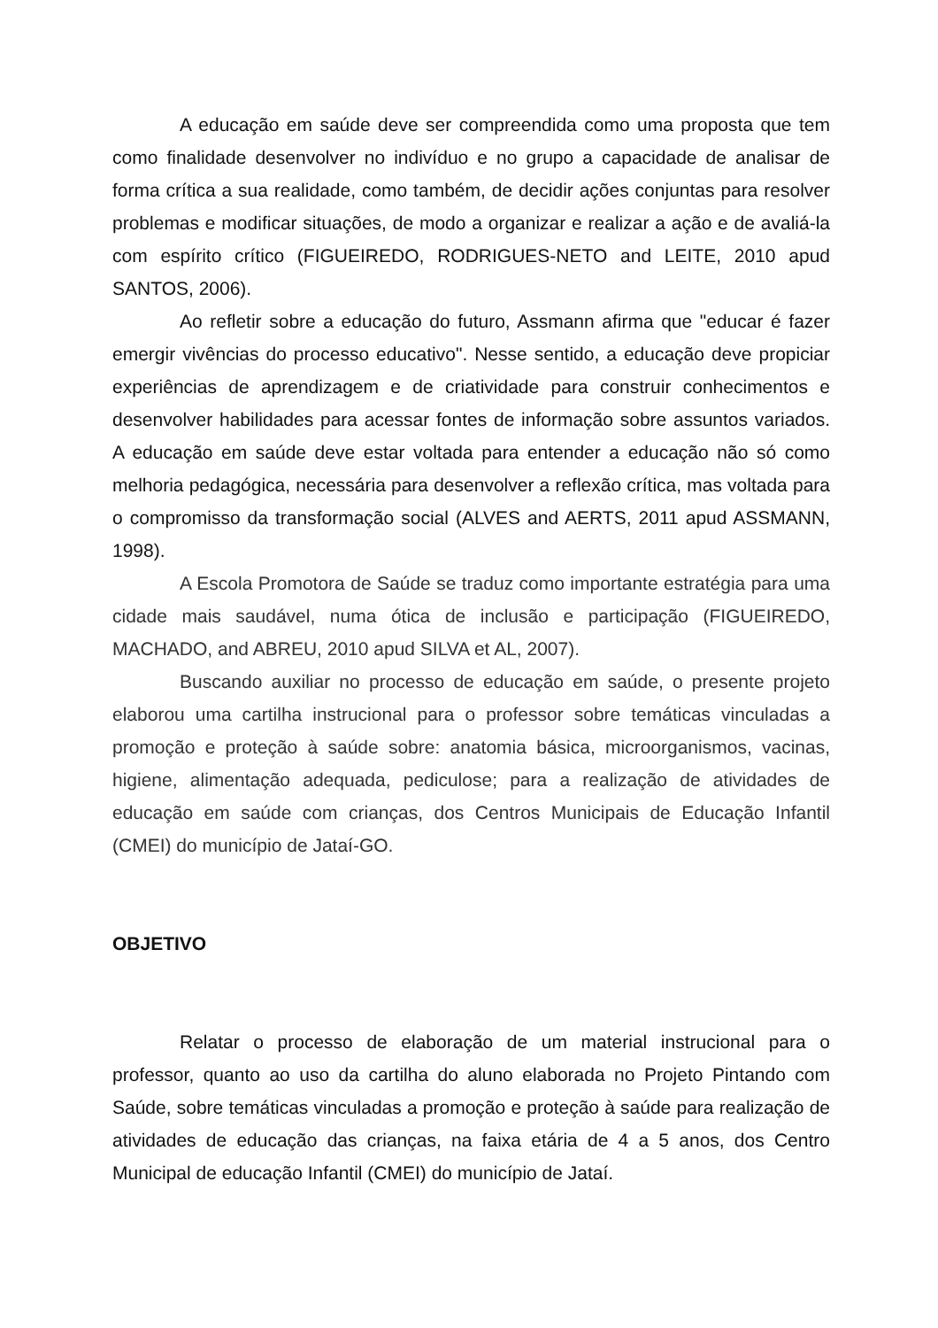A educação em saúde deve ser compreendida como uma proposta que tem como finalidade desenvolver no indivíduo e no grupo a capacidade de analisar de forma crítica a sua realidade, como também, de decidir ações conjuntas para resolver problemas e modificar situações, de modo a organizar e realizar a ação e de avaliá-la com espírito crítico (FIGUEIREDO, RODRIGUES-NETO and LEITE, 2010 apud SANTOS, 2006).
Ao refletir sobre a educação do futuro, Assmann afirma que "educar é fazer emergir vivências do processo educativo". Nesse sentido, a educação deve propiciar experiências de aprendizagem e de criatividade para construir conhecimentos e desenvolver habilidades para acessar fontes de informação sobre assuntos variados. A educação em saúde deve estar voltada para entender a educação não só como melhoria pedagógica, necessária para desenvolver a reflexão crítica, mas voltada para o compromisso da transformação social (ALVES and AERTS, 2011 apud ASSMANN, 1998).
A Escola Promotora de Saúde se traduz como importante estratégia para uma cidade mais saudável, numa ótica de inclusão e participação (FIGUEIREDO, MACHADO, and ABREU, 2010 apud SILVA et AL, 2007).
Buscando auxiliar no processo de educação em saúde, o presente projeto elaborou uma cartilha instrucional para o professor sobre temáticas vinculadas a promoção e proteção à saúde sobre: anatomia básica, microorganismos, vacinas, higiene, alimentação adequada, pediculose; para a realização de atividades de educação em saúde com crianças, dos Centros Municipais de Educação Infantil (CMEI) do município de Jataí-GO.
OBJETIVO
Relatar o processo de elaboração de um material instrucional para o professor, quanto ao uso da cartilha do aluno elaborada no Projeto Pintando com Saúde, sobre temáticas vinculadas a promoção e proteção à saúde para realização de atividades de educação das crianças, na faixa etária de 4 a 5 anos, dos Centro Municipal de educação Infantil (CMEI) do município de Jataí.